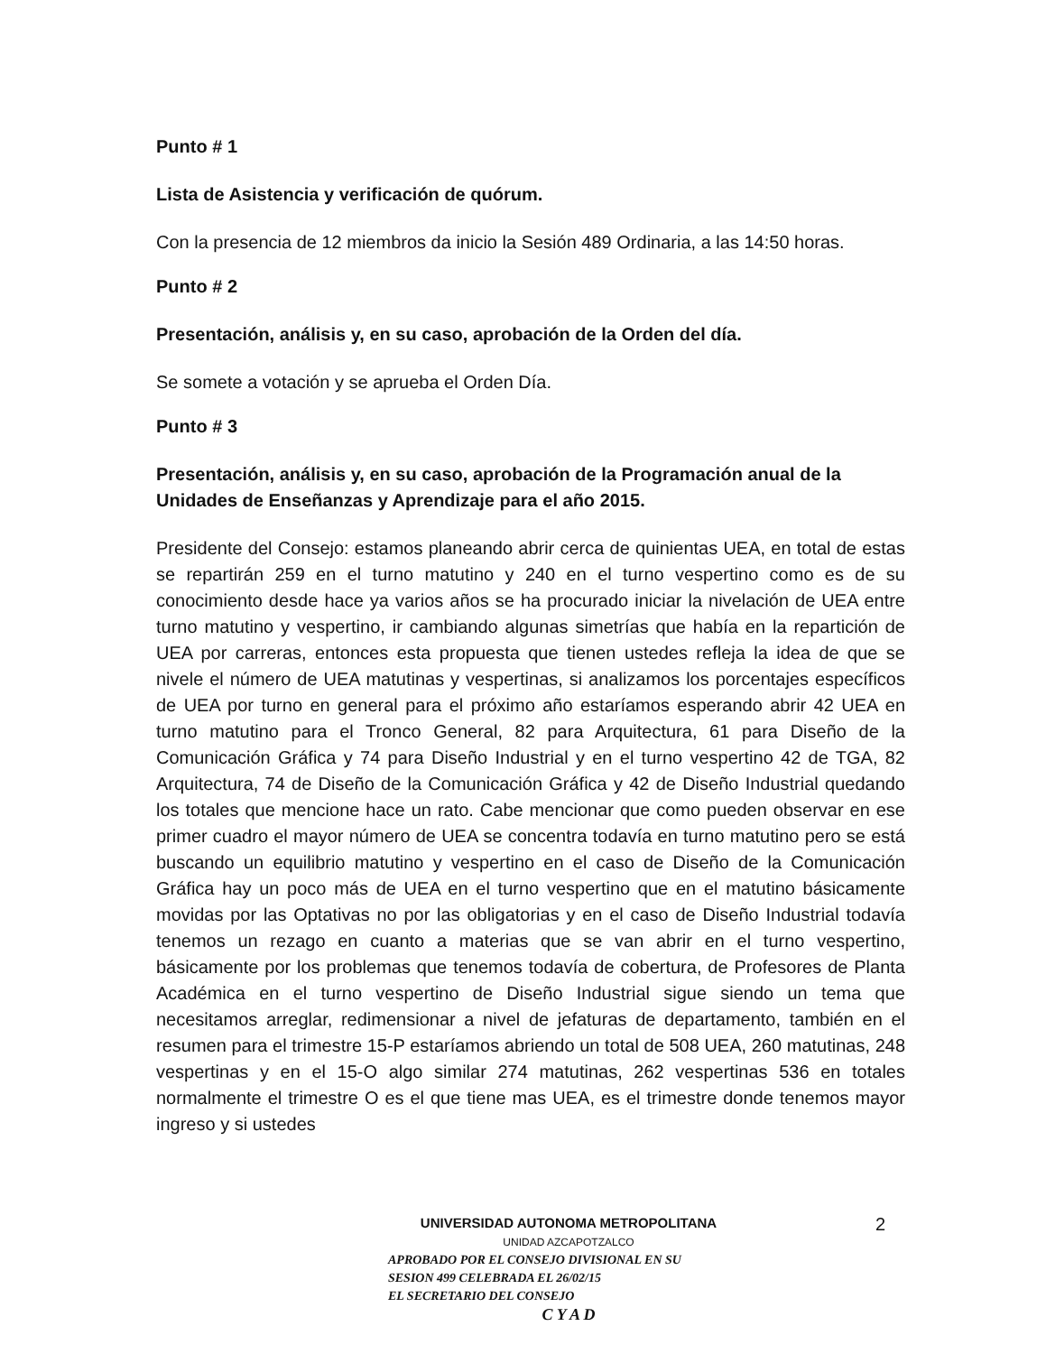Punto # 1
Lista de Asistencia y verificación de quórum.
Con la presencia de 12 miembros da inicio la Sesión 489 Ordinaria, a las 14:50 horas.
Punto # 2
Presentación, análisis y, en su caso, aprobación de la Orden del día.
Se somete a votación y se aprueba el Orden Día.
Punto # 3
Presentación, análisis y, en su caso, aprobación de la Programación anual de la Unidades de Enseñanzas y Aprendizaje para el año 2015.
Presidente del Consejo: estamos planeando abrir cerca de quinientas UEA, en total de estas se repartirán 259 en el turno matutino y 240 en el turno vespertino como es de su conocimiento desde hace ya varios años se ha procurado iniciar la nivelación de UEA entre turno matutino y vespertino, ir cambiando algunas simetrías que había en la repartición de UEA por carreras, entonces esta propuesta que tienen ustedes refleja la idea de que se nivele el número de UEA matutinas y vespertinas, si analizamos los porcentajes específicos de UEA por turno en general para el próximo año estaríamos esperando abrir 42 UEA en turno matutino para el Tronco General, 82 para Arquitectura, 61 para Diseño de la Comunicación Gráfica y 74 para Diseño Industrial y en el turno vespertino 42 de TGA, 82 Arquitectura, 74 de Diseño de la Comunicación Gráfica y 42 de Diseño Industrial quedando los totales que mencione hace un rato. Cabe mencionar que como pueden observar en ese primer cuadro el mayor número de UEA se concentra todavía en turno matutino pero se está buscando un equilibrio matutino y vespertino en el caso de Diseño de la Comunicación Gráfica hay un poco más de UEA en el turno vespertino que en el matutino básicamente movidas por las Optativas no por las obligatorias y en el caso de Diseño Industrial todavía tenemos un rezago en cuanto a materias que se van abrir en el turno vespertino, básicamente por los problemas que tenemos todavía de cobertura, de Profesores de Planta Académica en el turno vespertino de Diseño Industrial sigue siendo un tema que necesitamos arreglar, redimensionar a nivel de jefaturas de departamento, también en el resumen para el trimestre 15-P estaríamos abriendo un total de 508 UEA, 260 matutinas, 248 vespertinas y en el 15-O algo similar 274 matutinas, 262 vespertinas 536 en totales normalmente el trimestre O es el que tiene mas UEA, es el trimestre donde tenemos mayor ingreso y si ustedes
UNIVERSIDAD AUTONOMA METROPOLITANA
UNIDAD AZCAPOTZALCO
APROBADO POR EL CONSEJO DIVISIONAL EN SU
SESION 499 CELEBRADA EL 26/02/15
EL SECRETARIO DEL CONSEJO
C Y A D
2